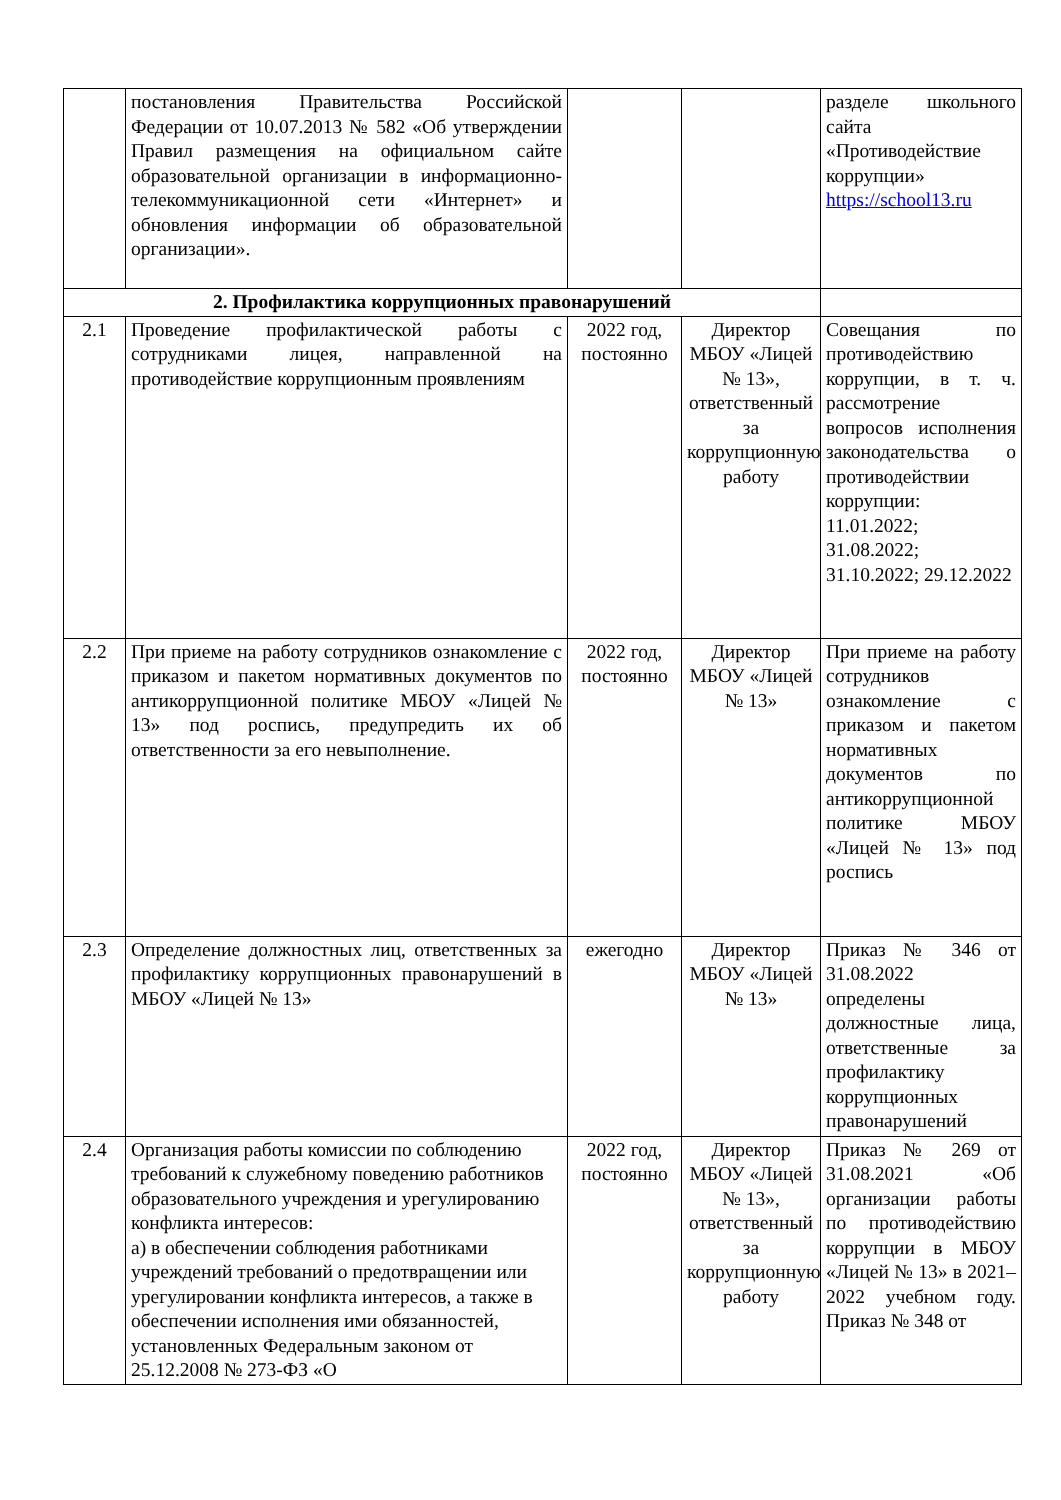| | постановления Правительства Российской Федерации от 10.07.2013 № 582 «Об утверждении Правил размещения на официальном сайте образовательной организации в информационно-телекоммуникационной сети «Интернет» и обновления информации об образовательной организации». | | | разделе школьного сайта «Противодействие коррупции» https://school13.ru |
| 2. Профилактика коррупционных правонарушений | | | | |
| 2.1 | Проведение профилактической работы с сотрудниками лицея, направленной на противодействие коррупционным проявлениям | 2022 год, постоянно | Директор МБОУ «Лицей № 13», ответственный за коррупционную работу | Совещания по противодействию коррупции, в т. ч. рассмотрение вопросов исполнения законодательства о противодействии коррупции: 11.01.2022; 31.08.2022; 31.10.2022; 29.12.2022 |
| 2.2 | При приеме на работу сотрудников ознакомление с приказом и пакетом нормативных документов по антикоррупционной политике МБОУ «Лицей № 13» под роспись, предупредить их об ответственности за его невыполнение. | 2022 год, постоянно | Директор МБОУ «Лицей № 13» | При приеме на работу сотрудников ознакомление с приказом и пакетом нормативных документов по антикоррупционной политике МБОУ «Лицей № 13» под роспись |
| 2.3 | Определение должностных лиц, ответственных за профилактику коррупционных правонарушений в МБОУ «Лицей № 13» | ежегодно | Директор МБОУ «Лицей № 13» | Приказ № 346 от 31.08.2022 определены должностные лица, ответственные за профилактику коррупционных правонарушений |
| 2.4 | Организация работы комиссии по соблюдению требований к служебному поведению работников образовательного учреждения и урегулированию конфликта интересов: а) в обеспечении соблюдения работниками учреждений требований о предотвращении или урегулировании конфликта интересов, а также в обеспечении исполнения ими обязанностей, установленных Федеральным законом от 25.12.2008 № 273-ФЗ «О | 2022 год, постоянно | Директор МБОУ «Лицей № 13», ответственный за коррупционную работу | Приказ № 269 от 31.08.2021 «Об организации работы по противодействию коррупции в МБОУ «Лицей № 13» в 2021–2022 учебном году. Приказ № 348 от |